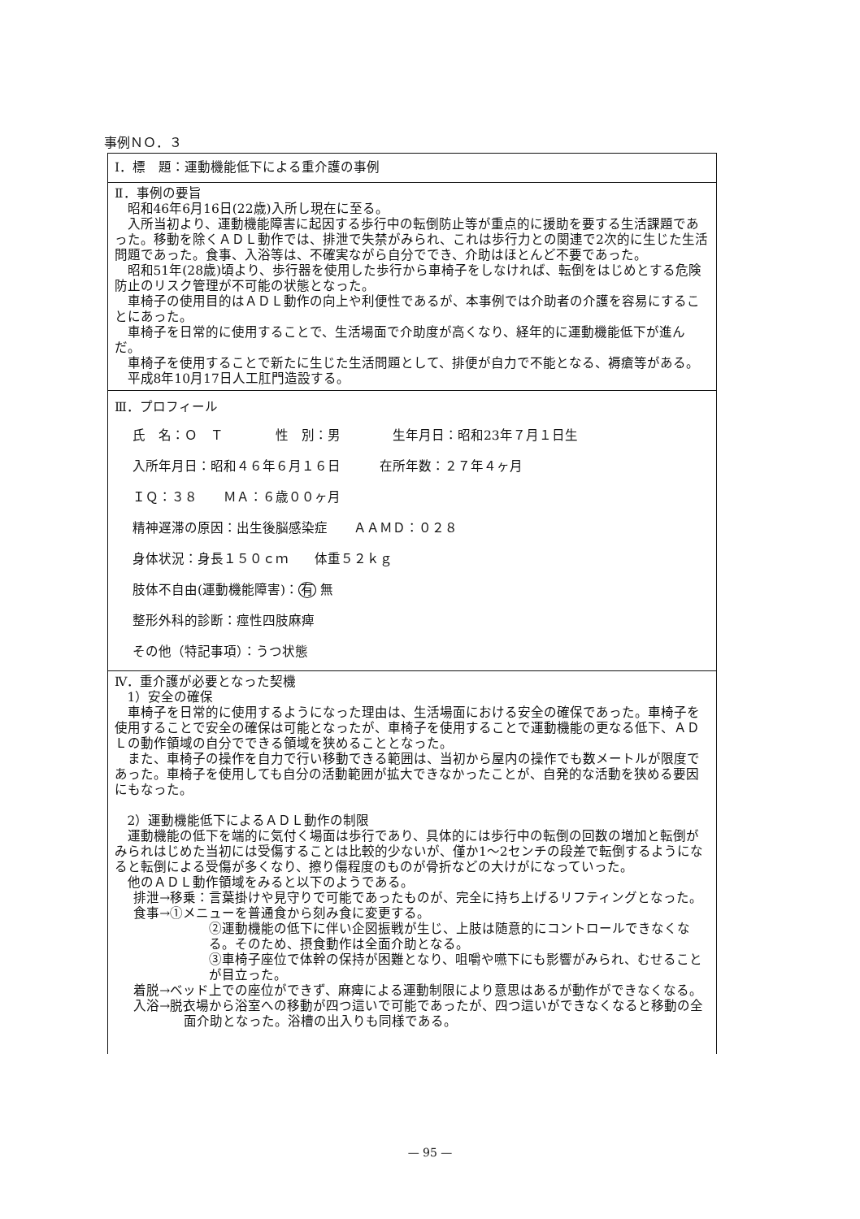事例ＮＯ．３
Ⅰ．標　題：運動機能低下による重介護の事例
Ⅱ．事例の要旨
昭和46年6月16日(22歳)入所し現在に至る。
入所当初より、運動機能障害に起因する歩行中の転倒防止等が重点的に援助を要する生活課題であった。移動を除くＡＤＬ動作では、排泄で失禁がみられ、これは歩行力との関連で2次的に生じた生活問題であった。食事、入浴等は、不確実ながら自分ででき、介助はほとんど不要であった。
昭和51年(28歳)頃より、歩行器を使用した歩行から車椅子をしなければ、転倒をはじめとする危険防止のリスク管理が不可能の状態となった。
車椅子の使用目的はＡＤＬ動作の向上や利便性であるが、本事例では介助者の介護を容易にすることにあった。
車椅子を日常的に使用することで、生活場面で介助度が高くなり、経年的に運動機能低下が進んだ。
車椅子を使用することで新たに生じた生活問題として、排便が自力で不能となる、褥瘡等がある。
平成8年10月17日人工肛門造設する。
Ⅲ．プロフィール
氏　名：Ｏ　Ｔ　　　　性　別：男　　　　生年月日：昭和23年７月１日生
入所年月日：昭和４６年６月１６日　　　在所年数：２７年４ヶ月
ＩＱ：３８　　ＭＡ：６歳００ヶ月
精神遅滞の原因：出生後脳感染症　　ＡＡＭＤ：０２８
身体状況：身長１５０ｃｍ　　体重５２ｋｇ
肢体不自由(運動機能障害)：有 無
整形外科的診断：痙性四肢麻痺
その他（特記事項）：うつ状態
Ⅳ．重介護が必要となった契機
1）安全の確保
車椅子を日常的に使用するようになった理由は、生活場面における安全の確保であった。車椅子を使用することで安全の確保は可能となったが、車椅子を使用することで運動機能の更なる低下、ＡＤＬの動作領域の自分でできる領域を狭めることとなった。
また、車椅子の操作を自力で行い移動できる範囲は、当初から屋内の操作でも数メートルが限度であった。車椅子を使用しても自分の活動範囲が拡大できなかったことが、自発的な活動を狭める要因にもなった。
2）運動機能低下によるＡＤＬ動作の制限
運動機能の低下を端的に気付く場面は歩行であり、具体的には歩行中の転倒の回数の増加と転倒がみられはじめた当初には受傷することは比較的少ないが、僅か1～2センチの段差で転倒するようになると転倒による受傷が多くなり、擦り傷程度のものが骨折などの大けがになっていった。
他のＡＤＬ動作領域をみると以下のようである。
排泄→移乗：言葉掛けや見守りで可能であったものが、完全に持ち上げるリフティングとなった。
食事→①メニューを普通食から刻み食に変更する。
②運動機能の低下に伴い企図振戦が生じ、上肢は随意的にコントロールできなくなる。そのため、摂食動作は全面介助となる。
③車椅子座位で体幹の保持が困難となり、咀嚼や嚥下にも影響がみられ、むせることが目立った。
着脱→ベッド上での座位ができず、麻痺による運動制限により意思はあるが動作ができなくなる。
入浴→脱衣場から浴室への移動が四つ這いで可能であったが、四つ這いができなくなると移動の全面介助となった。浴槽の出入りも同様である。
— 95 —